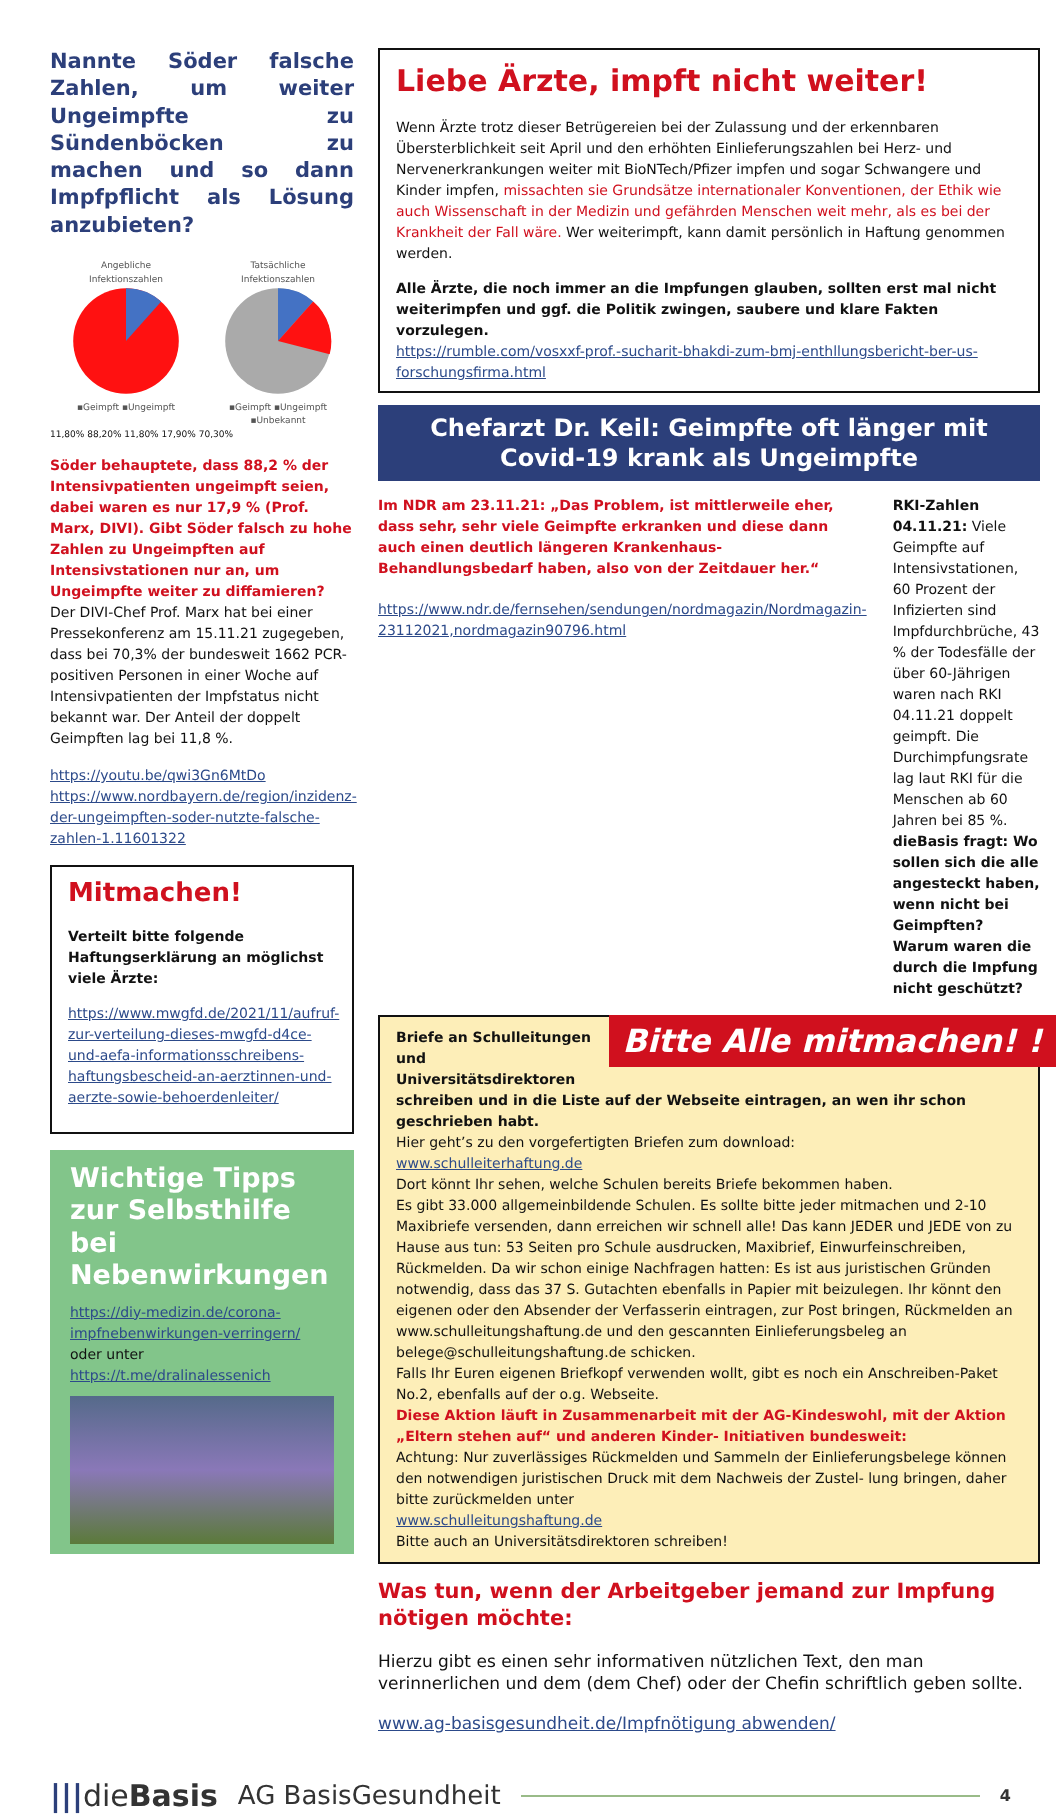Nannte Söder falsche Zahlen, um weiter Ungeimpfte zu Sündenböcken zu machen und so dann Impfpflicht als Lösung anzubieten?
Angebliche
Infektionszahlen
▪Geimpft ▪Ungeimpft
Tatsächliche
Infektionszahlen
▪Geimpft ▪Ungeimpft ▪Unbekannt
11,80% 88,20% 11,80% 17,90% 70,30%
Söder behauptete, dass 88,2 % der Intensivpatienten ungeimpft seien, dabei waren es nur 17,9 % (Prof. Marx, DIVI). Gibt Söder falsch zu hohe Zahlen zu Ungeimpften auf Intensivstationen nur an, um Ungeimpfte weiter zu diffamieren?
Der DIVI-Chef Prof. Marx hat bei einer Pressekonferenz am 15.11.21 zugegeben, dass bei 70,3% der bundesweit 1662 PCR-positiven Personen in einer Woche auf Intensivpatienten der Impfstatus nicht bekannt war. Der Anteil der doppelt Geimpften lag bei 11,8 %.
https://youtu.be/qwi3Gn6MtDo
https://www.nordbayern.de/region/inzidenz-der-ungeimpften-soder-nutzte-falsche-zahlen-1.11601322
Mitmachen!
Verteilt bitte folgende Haftungserklärung an möglichst viele Ärzte:
https://www.mwgfd.de/2021/11/aufruf-zur-verteilung-dieses-mwgfd-d4ce-und-aefa-informationsschreibens-haftungsbescheid-an-aerztinnen-und-aerzte-sowie-behoerdenleiter/
Wichtige Tipps zur Selbsthilfe bei Nebenwirkungen
https://diy-medizin.de/corona-impfnebenwirkungen-verringern/
oder unter
https://t.me/dralinalessenich
Liebe Ärzte, impft nicht weiter!
Wenn Ärzte trotz dieser Betrügereien bei der Zulassung und der erkennbaren Übersterblichkeit seit April und den erhöhten Einlieferungszahlen bei Herz- und Nervenerkrankungen weiter mit BioNTech/Pfizer impfen und sogar Schwangere und Kinder impfen, missachten sie Grundsätze internationaler Konventionen, der Ethik wie auch Wissenschaft in der Medizin und gefährden Menschen weit mehr, als es bei der Krankheit der Fall wäre. Wer weiterimpft, kann damit persönlich in Haftung genommen werden.
Alle Ärzte, die noch immer an die Impfungen glauben, sollten erst mal nicht weiterimpfen und ggf. die Politik zwingen, saubere und klare Fakten vorzulegen.
https://rumble.com/vosxxf-prof.-sucharit-bhakdi-zum-bmj-enthllungsbericht-ber-us-forschungsfirma.html
Chefarzt Dr. Keil: Geimpfte oft länger mit Covid-19 krank als Ungeimpfte
Im NDR am 23.11.21: „Das Problem, ist mittlerweile eher, dass sehr, sehr viele Geimpfte erkranken und diese dann auch einen deutlich längeren Krankenhaus-Behandlungsbedarf haben, also von der Zeitdauer her.“
https://www.ndr.de/fernsehen/sendungen/nordmagazin/Nordmagazin-23112021,nordmagazin90796.html
RKI-Zahlen 04.11.21: Viele Geimpfte auf Intensivstationen, 60 Prozent der Infizierten sind Impfdurchbrüche, 43 % der Todesfälle der über 60-Jährigen waren nach RKI 04.11.21 doppelt geimpft. Die Durchimpfungsrate lag laut RKI für die Menschen ab 60 Jahren bei 85 %.
dieBasis fragt: Wo sollen sich die alle angesteckt haben, wenn nicht bei Geimpften? Warum waren die durch die Impfung nicht geschützt?
Bitte Alle mitmachen! !
Briefe an Schulleitungen und Universitätsdirektoren schreiben und in die Liste auf der Webseite eintragen, an wen ihr schon geschrieben habt.
Hier geht’s zu den vorgefertigten Briefen zum download:
www.schulleiterhaftung.de
Dort könnt Ihr sehen, welche Schulen bereits Briefe bekommen haben.
Es gibt 33.000 allgemeinbildende Schulen. Es sollte bitte jeder mitmachen und 2-10 Maxibriefe versenden, dann erreichen wir schnell alle! Das kann JEDER und JEDE von zu Hause aus tun: 53 Seiten pro Schule ausdrucken, Maxibrief, Einwurfeinschreiben, Rückmelden. Da wir schon einige Nachfragen hatten: Es ist aus juristischen Gründen notwendig, dass das 37 S. Gutachten ebenfalls in Papier mit beizulegen. Ihr könnt den eigenen oder den Absender der Verfasserin eintragen, zur Post bringen, Rückmelden an www.schulleitungshaftung.de und den gescannten Einlieferungsbeleg an belege@schulleitungshaftung.de schicken.
Falls Ihr Euren eigenen Briefkopf verwenden wollt, gibt es noch ein Anschreiben-Paket No.2, ebenfalls auf der o.g. Webseite.
Diese Aktion läuft in Zusammenarbeit mit der AG-Kindeswohl, mit der Aktion „Eltern stehen auf“ und anderen Kinder- Initiativen bundesweit:
Achtung: Nur zuverlässiges Rückmelden und Sammeln der Einlieferungsbelege können den notwendigen juristischen Druck mit dem Nachweis der Zustel- lung bringen, daher bitte zurückmelden unter
www.schulleitungshaftung.de
Bitte auch an Universitätsdirektoren schreiben!
Was tun, wenn der Arbeitgeber jemand zur Impfung nötigen möchte:
Hierzu gibt es einen sehr informativen nützlichen Text, den man verinnerlichen und dem (dem Chef) oder der Chefin schriftlich geben sollte.
www.ag-basisgesundheit.de/Impfnötigung abwenden/
|||dieBasis AG BasisGesundheit 4